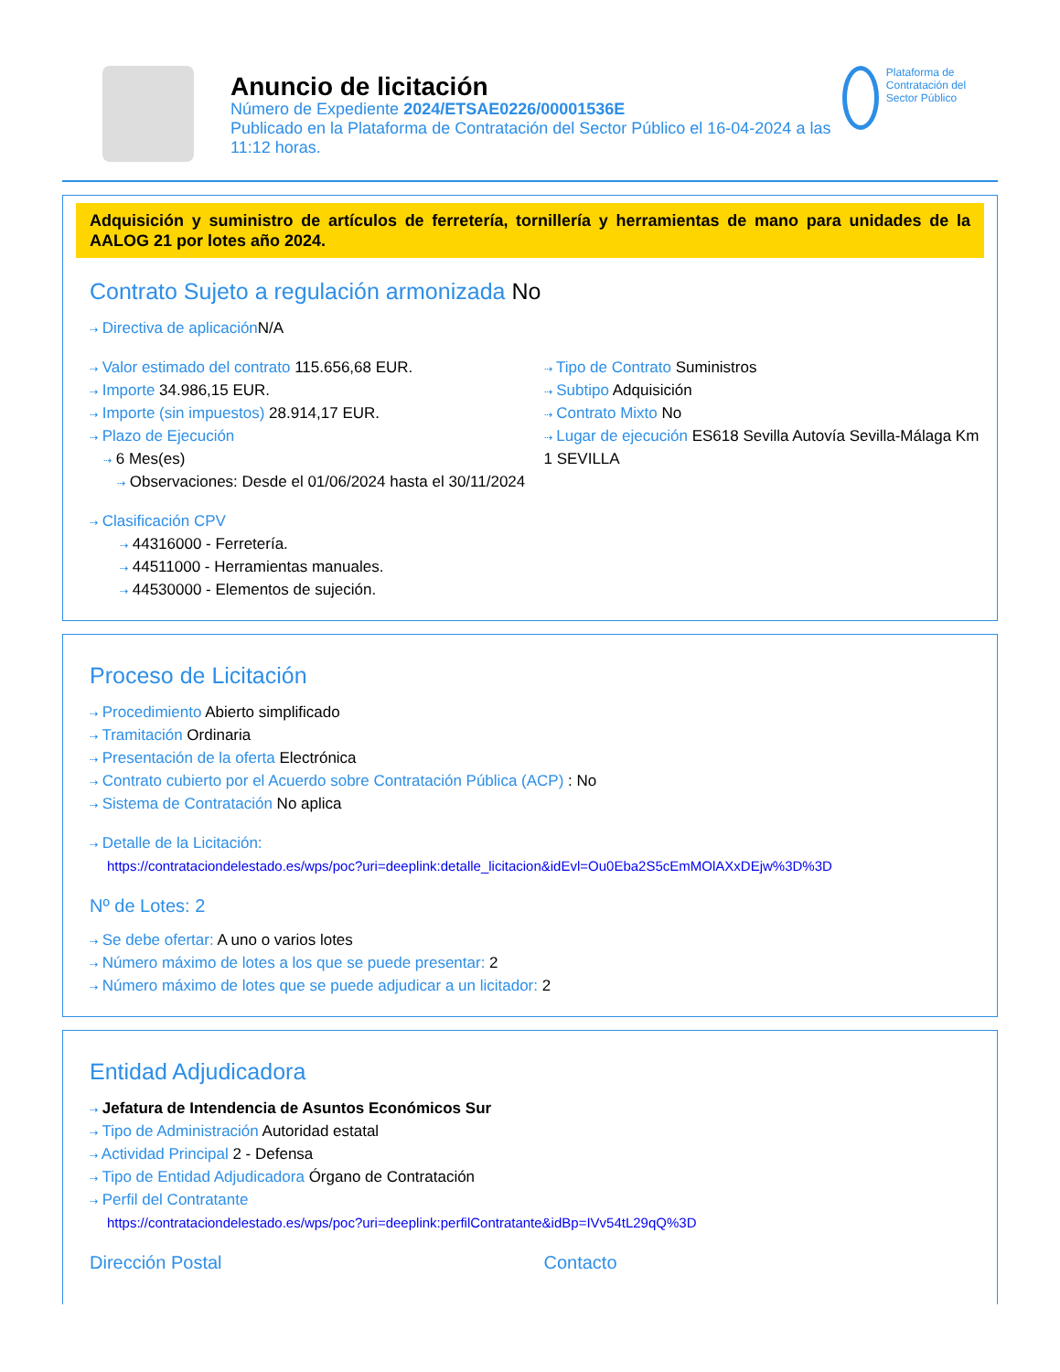Anuncio de licitación
Número de Expediente 2024/ETSAE0226/00001536E
Publicado en la Plataforma de Contratación del Sector Público el 16-04-2024 a las 11:12 horas.
Plataforma de Contratación del Sector Público
Adquisición y suministro de artículos de ferretería, tornillería y herramientas de mano para unidades de la AALOG 21 por lotes año 2024.
Contrato Sujeto a regulación armonizada No
⇢ Directiva de aplicación N/A
⇢ Valor estimado del contrato 115.656,68 EUR.
⇢ Importe 34.986,15 EUR.
⇢ Importe (sin impuestos) 28.914,17 EUR.
⇢ Plazo de Ejecución
⇢ 6 Mes(es)
⇢ Observaciones: Desde el 01/06/2024 hasta el 30/11/2024
⇢ Tipo de Contrato Suministros
⇢ Subtipo Adquisición
⇢ Contrato Mixto No
⇢ Lugar de ejecución ES618 Sevilla Autovía Sevilla-Málaga Km 1 SEVILLA
⇢ Clasificación CPV
⇢ 44316000 - Ferretería.
⇢ 44511000 - Herramientas manuales.
⇢ 44530000 - Elementos de sujeción.
Proceso de Licitación
⇢ Procedimiento Abierto simplificado
⇢ Tramitación Ordinaria
⇢ Presentación de la oferta Electrónica
⇢ Contrato cubierto por el Acuerdo sobre Contratación Pública (ACP) : No
⇢ Sistema de Contratación No aplica
⇢ Detalle de la Licitación:
https://contrataciondelestado.es/wps/poc?uri=deeplink:detalle_licitacion&idEvl=Ou0Eba2S5cEmMOlAXxDEjw%3D%3D
Nº de Lotes: 2
⇢ Se debe ofertar: A uno o varios lotes
⇢ Número máximo de lotes a los que se puede presentar: 2
⇢ Número máximo de lotes que se puede adjudicar a un licitador: 2
Entidad Adjudicadora
⇢ Jefatura de Intendencia de Asuntos Económicos Sur
⇢ Tipo de Administración Autoridad estatal
⇢ Actividad Principal 2 - Defensa
⇢ Tipo de Entidad Adjudicadora Órgano de Contratación
⇢ Perfil del Contratante
https://contrataciondelestado.es/wps/poc?uri=deeplink:perfilContratante&idBp=IVv54tL29qQ%3D
Dirección Postal Contacto